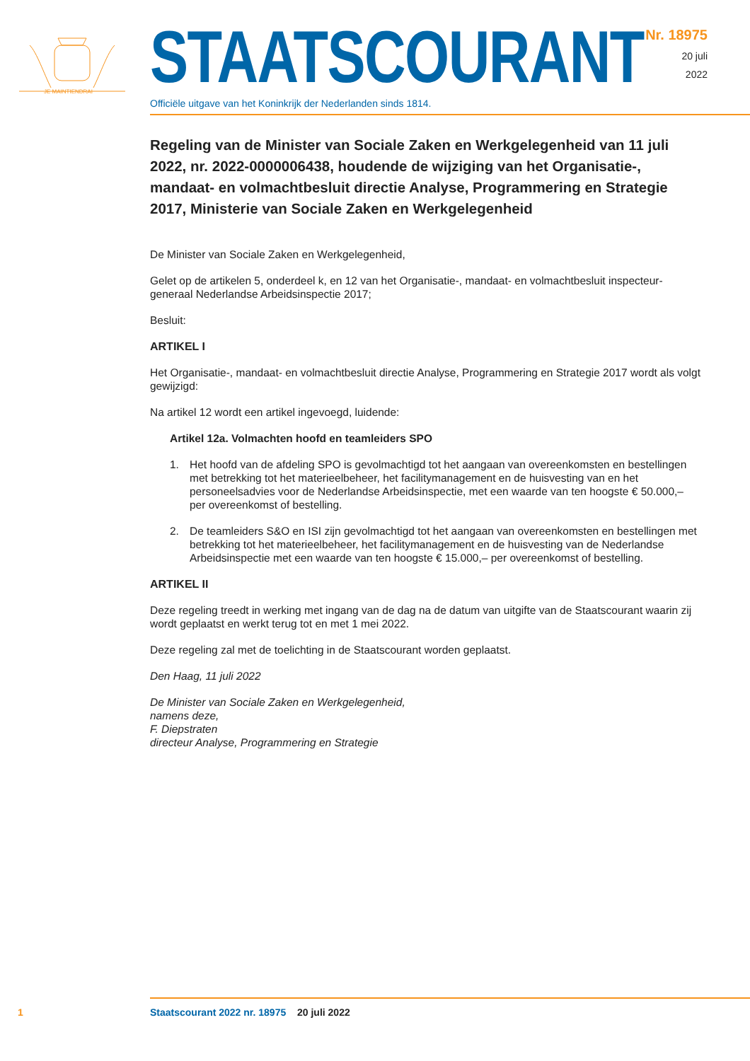JE MAINTIENDRAI
STAATSCOURANT
Officiële uitgave van het Koninkrijk der Nederlanden sinds 1814.
Nr. 18975
20 juli
2022
Regeling van de Minister van Sociale Zaken en Werkgelegenheid van 11 juli 2022, nr. 2022-0000006438, houdende de wijziging van het Organisatie-, mandaat- en volmachtbesluit directie Analyse, Programmering en Strategie 2017, Ministerie van Sociale Zaken en Werkgelegenheid
De Minister van Sociale Zaken en Werkgelegenheid,
Gelet op de artikelen 5, onderdeel k, en 12 van het Organisatie-, mandaat- en volmachtbesluit inspecteur-generaal Nederlandse Arbeidsinspectie 2017;
Besluit:
ARTIKEL I
Het Organisatie-, mandaat- en volmachtbesluit directie Analyse, Programmering en Strategie 2017 wordt als volgt gewijzigd:
Na artikel 12 wordt een artikel ingevoegd, luidende:
Artikel 12a. Volmachten hoofd en teamleiders SPO
1. Het hoofd van de afdeling SPO is gevolmachtigd tot het aangaan van overeenkomsten en bestellingen met betrekking tot het materieelbeheer, het facilitymanagement en de huisvesting van en het personeelsadvies voor de Nederlandse Arbeidsinspectie, met een waarde van ten hoogste € 50.000,– per overeenkomst of bestelling.
2. De teamleiders S&O en ISI zijn gevolmachtigd tot het aangaan van overeenkomsten en bestellingen met betrekking tot het materieelbeheer, het facilitymanagement en de huisvesting van de Nederlandse Arbeidsinspectie met een waarde van ten hoogste € 15.000,– per overeenkomst of bestelling.
ARTIKEL II
Deze regeling treedt in werking met ingang van de dag na de datum van uitgifte van de Staatscourant waarin zij wordt geplaatst en werkt terug tot en met 1 mei 2022.
Deze regeling zal met de toelichting in de Staatscourant worden geplaatst.
Den Haag, 11 juli 2022
De Minister van Sociale Zaken en Werkgelegenheid,
namens deze,
F. Diepstraten
directeur Analyse, Programmering en Strategie
1 Staatscourant 2022 nr. 18975 20 juli 2022